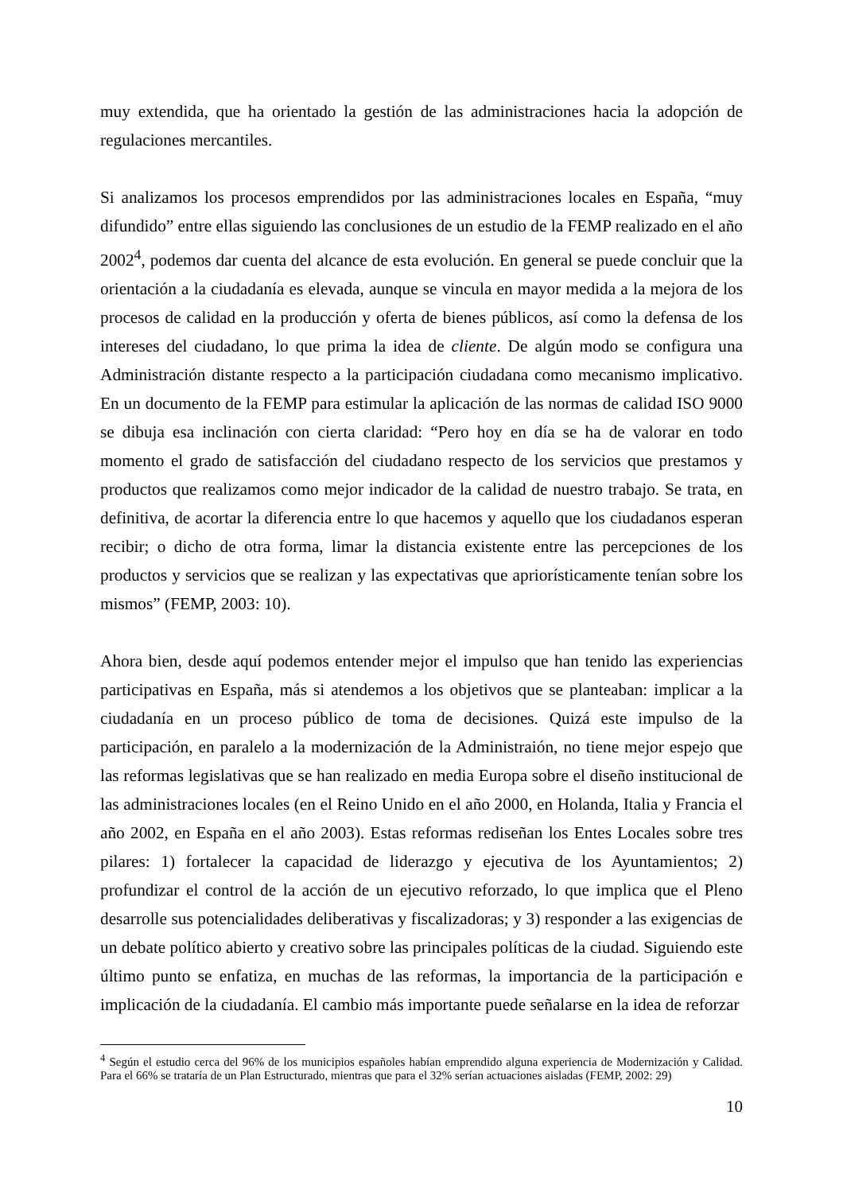muy extendida, que ha orientado la gestión de las administraciones hacia la adopción de regulaciones mercantiles.
Si analizamos los procesos emprendidos por las administraciones locales en España, “muy difundido” entre ellas siguiendo las conclusiones de un estudio de la FEMP realizado en el año 2002<sup>4</sup>, podemos dar cuenta del alcance de esta evolución. En general se puede concluir que la orientación a la ciudadanía es elevada, aunque se vincula en mayor medida a la mejora de los procesos de calidad en la producción y oferta de bienes públicos, así como la defensa de los intereses del ciudadano, lo que prima la idea de cliente. De algún modo se configura una Administración distante respecto a la participación ciudadana como mecanismo implicativo. En un documento de la FEMP para estimular la aplicación de las normas de calidad ISO 9000 se dibuja esa inclinación con cierta claridad: “Pero hoy en día se ha de valorar en todo momento el grado de satisfacción del ciudadano respecto de los servicios que prestamos y productos que realizamos como mejor indicador de la calidad de nuestro trabajo. Se trata, en definitiva, de acortar la diferencia entre lo que hacemos y aquello que los ciudadanos esperan recibir; o dicho de otra forma, limar la distancia existente entre las percepciones de los productos y servicios que se realizan y las expectativas que apriorísticamente tenían sobre los mismos” (FEMP, 2003: 10).
Ahora bien, desde aquí podemos entender mejor el impulso que han tenido las experiencias participativas en España, más si atendemos a los objetivos que se planteaban: implicar a la ciudadanía en un proceso público de toma de decisiones. Quizá este impulso de la participación, en paralelo a la modernización de la Administraión, no tiene mejor espejo que las reformas legislativas que se han realizado en media Europa sobre el diseño institucional de las administraciones locales (en el Reino Unido en el año 2000, en Holanda, Italia y Francia el año 2002, en España en el año 2003). Estas reformas rediseñan los Entes Locales sobre tres pilares: 1) fortalecer la capacidad de liderazgo y ejecutiva de los Ayuntamientos; 2) profundizar el control de la acción de un ejecutivo reforzado, lo que implica que el Pleno desarrolle sus potencialidades deliberativas y fiscalizadoras; y 3) responder a las exigencias de un debate político abierto y creativo sobre las principales políticas de la ciudad. Siguiendo este último punto se enfatiza, en muchas de las reformas, la importancia de la participación e implicación de la ciudadanía. El cambio más importante puede señalarse en la idea de reforzar
<sup>4</sup> Según el estudio cerca del 96% de los municipios españoles habían emprendido alguna experiencia de Modernización y Calidad. Para el 66% se trataría de un Plan Estructurado, mientras que para el 32% serían actuaciones aisladas (FEMP, 2002: 29)
10